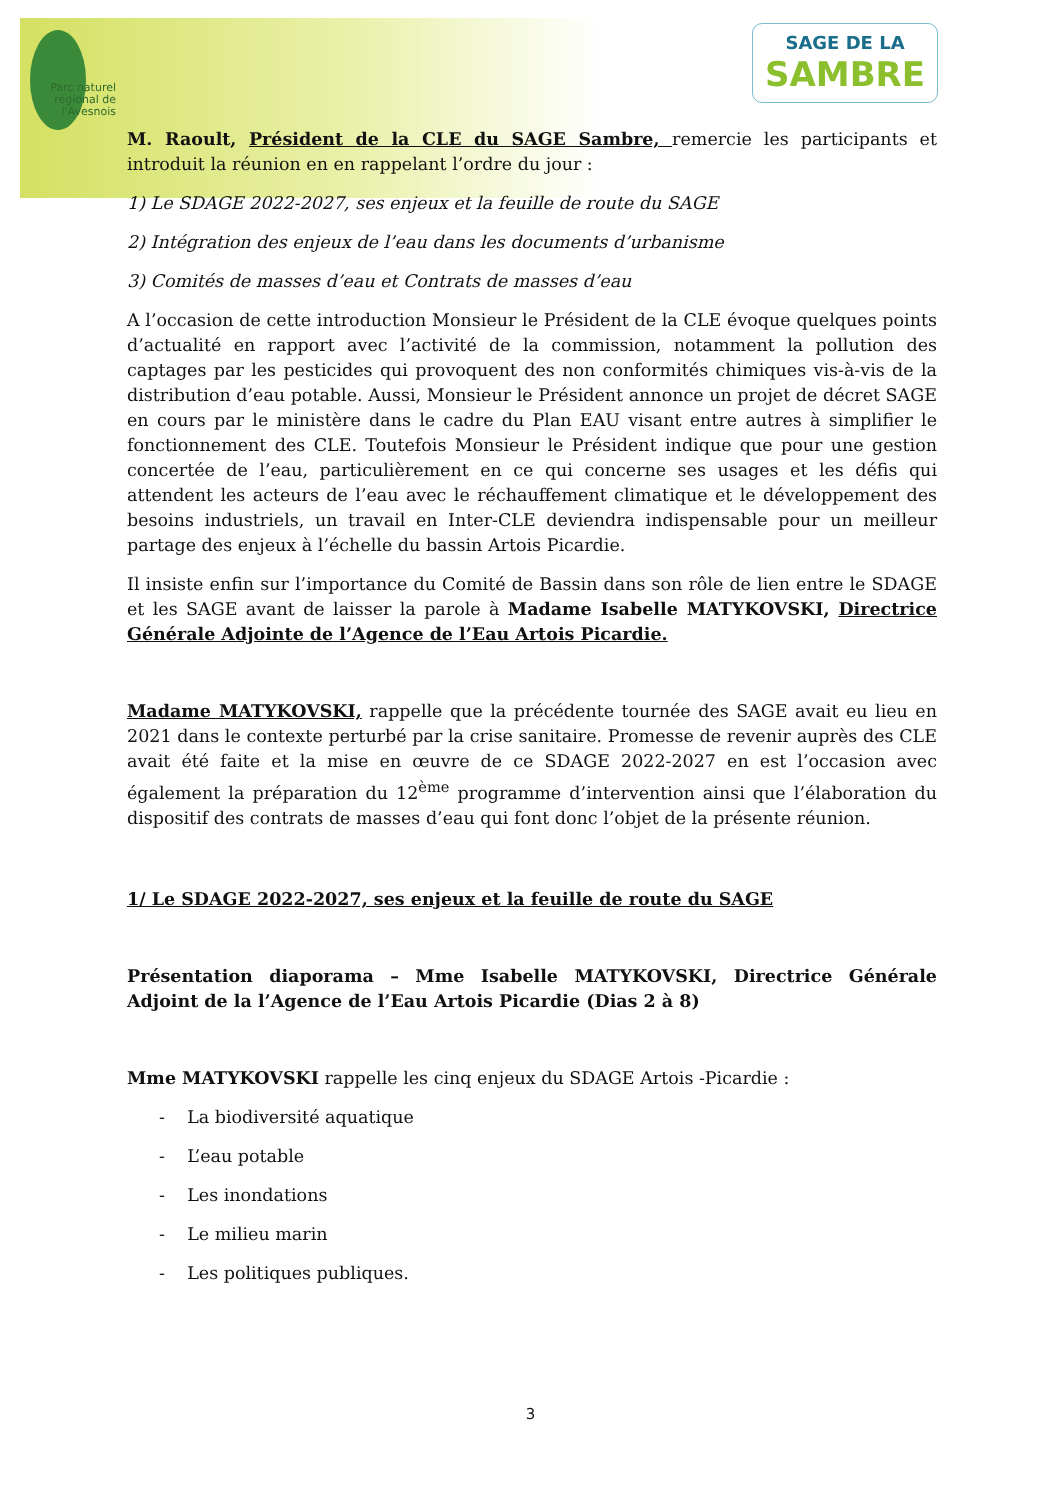Parc naturel régional de l'Avesnois
SAGE DE LA
SAMBRE
M. Raoult, Président de la CLE du SAGE Sambre, remercie les participants et introduit la réunion en en rappelant l’ordre du jour :
1) Le SDAGE 2022-2027, ses enjeux et la feuille de route du SAGE
2) Intégration des enjeux de l’eau dans les documents d’urbanisme
3) Comités de masses d’eau et Contrats de masses d’eau
A l’occasion de cette introduction Monsieur le Président de la CLE évoque quelques points d’actualité en rapport avec l’activité de la commission, notamment la pollution des captages par les pesticides qui provoquent des non conformités chimiques vis-à-vis de la distribution d’eau potable. Aussi, Monsieur le Président annonce un projet de décret SAGE en cours par le ministère dans le cadre du Plan EAU visant entre autres à simplifier le fonctionnement des CLE. Toutefois Monsieur le Président indique que pour une gestion concertée de l’eau, particulièrement en ce qui concerne ses usages et les défis qui attendent les acteurs de l’eau avec le réchauffement climatique et le développement des besoins industriels, un travail en Inter-CLE deviendra indispensable pour un meilleur partage des enjeux à l’échelle du bassin Artois Picardie.
Il insiste enfin sur l’importance du Comité de Bassin dans son rôle de lien entre le SDAGE et les SAGE avant de laisser la parole à Madame Isabelle MATYKOVSKI, Directrice Générale Adjointe de l’Agence de l’Eau Artois Picardie.
Madame MATYKOVSKI, rappelle que la précédente tournée des SAGE avait eu lieu en 2021 dans le contexte perturbé par la crise sanitaire. Promesse de revenir auprès des CLE avait été faite et la mise en œuvre de ce SDAGE 2022-2027 en est l’occasion avec également la préparation du 12<sup>ème</sup> programme d’intervention ainsi que l’élaboration du dispositif des contrats de masses d’eau qui font donc l’objet de la présente réunion.
1/ Le SDAGE 2022-2027, ses enjeux et la feuille de route du SAGE
Présentation diaporama – Mme Isabelle MATYKOVSKI, Directrice Générale Adjoint de la l’Agence de l’Eau Artois Picardie (Dias 2 à 8)
Mme MATYKOVSKI rappelle les cinq enjeux du SDAGE Artois -Picardie :
- La biodiversité aquatique
- L’eau potable
- Les inondations
- Le milieu marin
- Les politiques publiques.
3